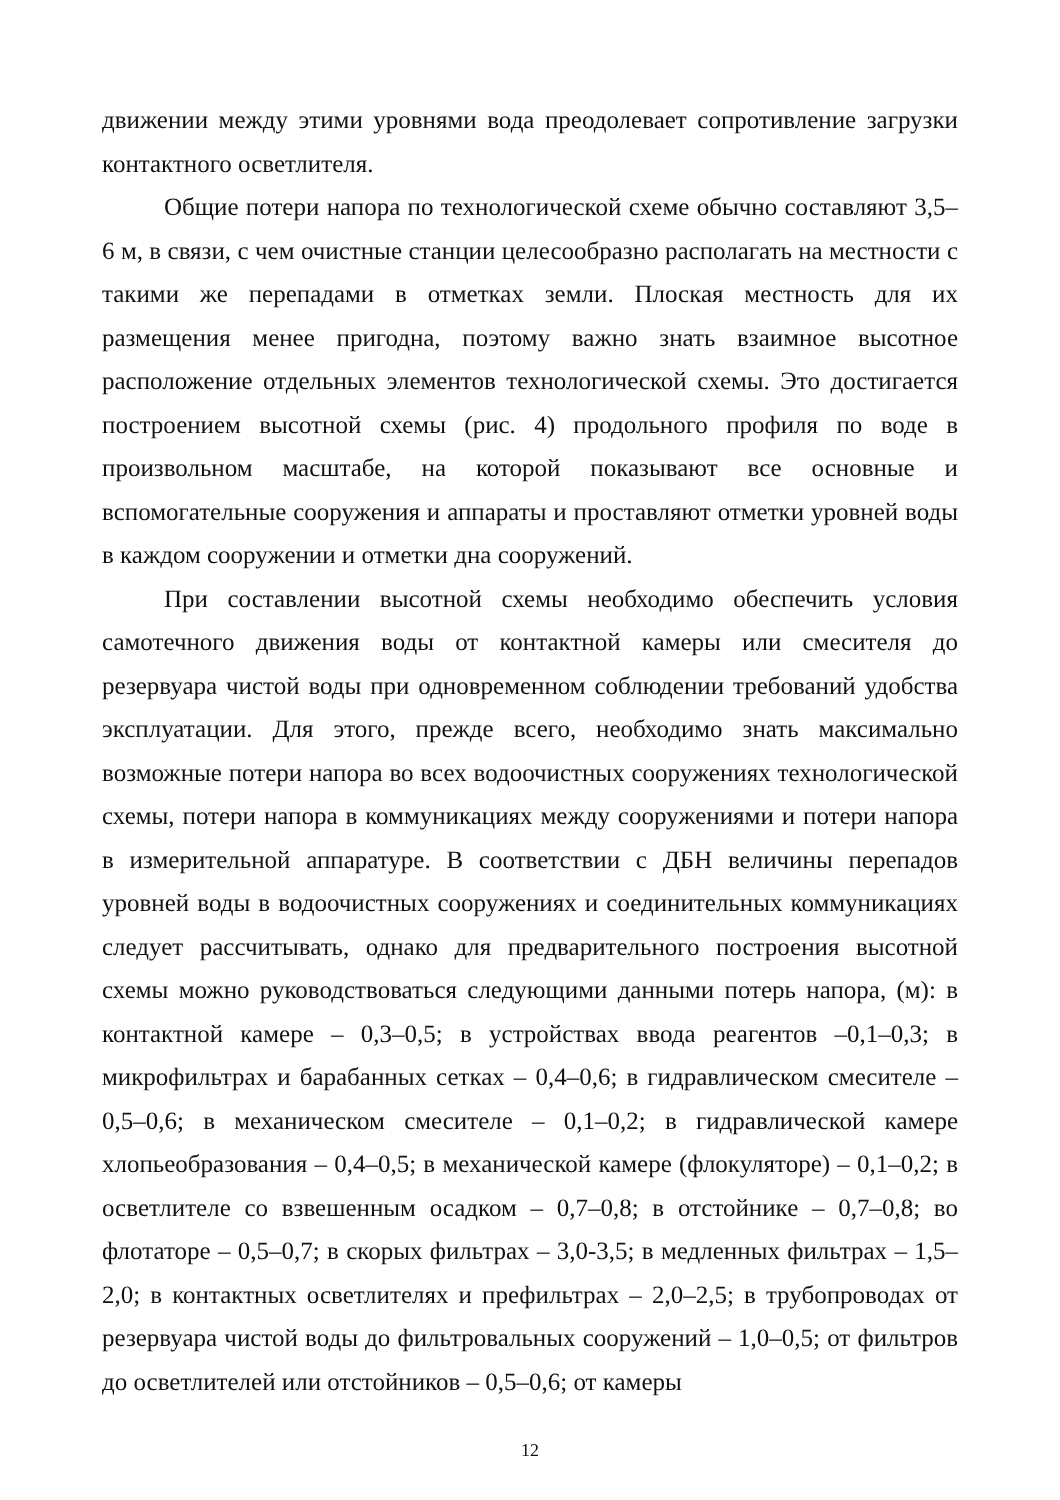движении между этими уровнями вода преодолевает сопротивление загрузки контактного осветлителя.
Общие потери напора по технологической схеме обычно составляют 3,5–6 м, в связи, с чем очистные станции целесообразно располагать на местности с такими же перепадами в отметках земли. Плоская местность для их размещения менее пригодна, поэтому важно знать взаимное высотное расположение отдельных элементов технологической схемы. Это достигается построением высотной схемы (рис. 4) продольного профиля по воде в произвольном масштабе, на которой показывают все основные и вспомогательные сооружения и аппараты и проставляют отметки уровней воды в каждом сооружении и отметки дна сооружений.
При составлении высотной схемы необходимо обеспечить условия самотечного движения воды от контактной камеры или смесителя до резервуара чистой воды при одновременном соблюдении требований удобства эксплуатации. Для этого, прежде всего, необходимо знать максимально возможные потери напора во всех водоочистных сооружениях технологической схемы, потери напора в коммуникациях между сооружениями и потери напора в измерительной аппаратуре. В соответствии с ДБН величины перепадов уровней воды в водоочистных сооружениях и соединительных коммуникациях следует рассчитывать, однако для предварительного построения высотной схемы можно руководствоваться следующими данными потерь напора, (м): в контактной камере – 0,3–0,5; в устройствах ввода реагентов –0,1–0,3; в микрофильтрах и барабанных сетках – 0,4–0,6; в гидравлическом смесителе – 0,5–0,6; в механическом смесителе – 0,1–0,2; в гидравлической камере хлопьеобразования – 0,4–0,5; в механической камере (флокуляторе) – 0,1–0,2; в осветлителе со взвешенным осадком – 0,7–0,8; в отстойнике – 0,7–0,8; во флотаторе – 0,5–0,7; в скорых фильтрах – 3,0-3,5; в медленных фильтрах – 1,5–2,0; в контактных осветлителях и префильтрах – 2,0–2,5; в трубопроводах от резервуара чистой воды до фильтровальных сооружений – 1,0–0,5; от фильтров до осветлителей или отстойников – 0,5–0,6; от камеры
12